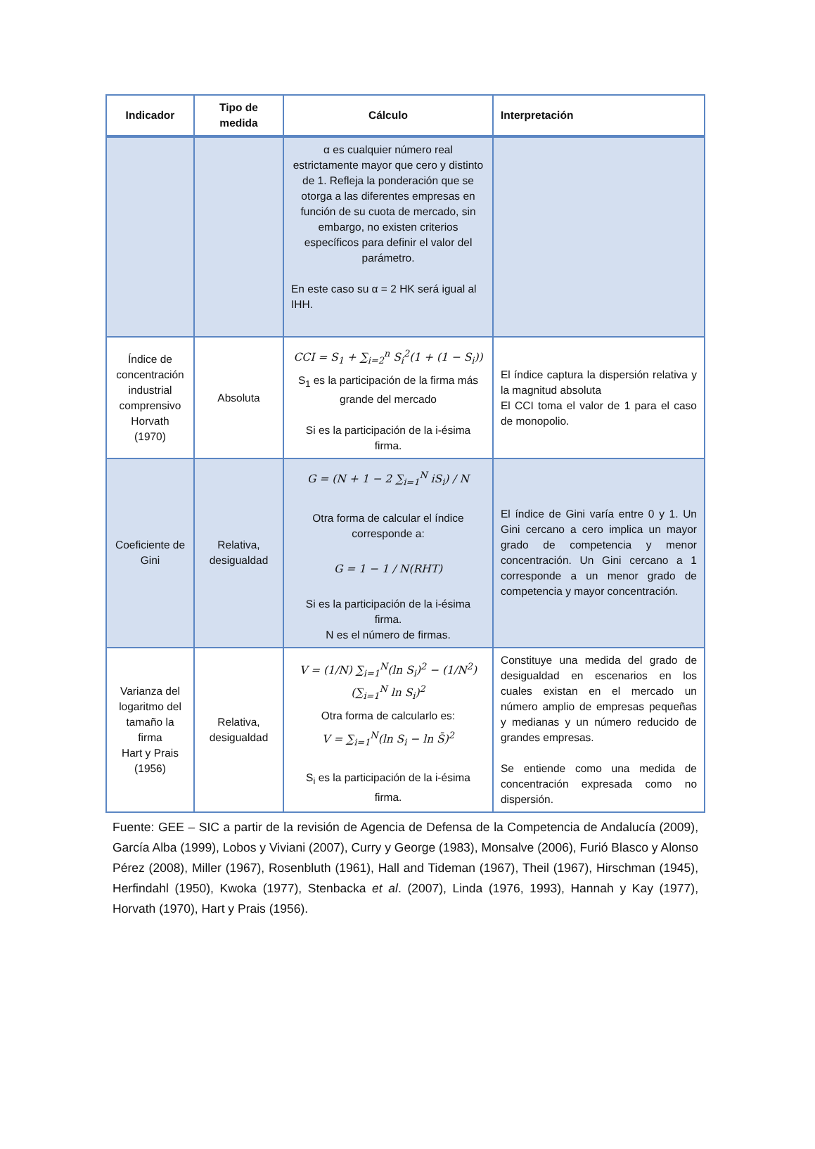| Indicador | Tipo de medida | Cálculo | Interpretación |
| --- | --- | --- | --- |
| | | α es cualquier número real estrictamente mayor que cero y distinto de 1. Refleja la ponderación que se otorga a las diferentes empresas en función de su cuota de mercado, sin embargo, no existen criterios específicos para definir el valor del parámetro. En este caso su α = 2 HK será igual al IHH. | |
| Índice de concentración industrial comprensivo Horvath (1970) | Absoluta | CCI = S<sub>1</sub> + ∑<sub>i=2</sub><sup>n</sup> S<sub>i</sub><sup>2</sup>(1 + (1 − S<sub>i</sub>)) S<sub>1</sub> es la participación de la firma más grande del mercado Si es la participación de la i-ésima firma. | El índice captura la dispersión relativa y la magnitud absoluta El CCI toma el valor de 1 para el caso de monopolio. |
| Coeficiente de Gini | Relativa, desigualdad | G = (N + 1 − 2 ∑<sub>i=1</sub><sup>N</sup> iS<sub>i</sub>) / N Otra forma de calcular el índice corresponde a: G = 1 − 1 / N(RHT) Si es la participación de la i-ésima firma. N es el número de firmas. | El índice de Gini varía entre 0 y 1. Un Gini cercano a cero implica un mayor grado de competencia y menor concentración. Un Gini cercano a 1 corresponde a un menor grado de competencia y mayor concentración. |
| Varianza del logaritmo del tamaño la firma Hart y Prais (1956) | Relativa, desigualdad | V = (1/N) ∑<sub>i=1</sub><sup>N</sup>(ln S<sub>i</sub>)<sup>2</sup> − (1/N<sup>2</sup>)(∑<sub>i=1</sub><sup>N</sup> ln S<sub>i</sub>)<sup>2</sup> Otra forma de calcularlo es: V = ∑<sub>i=1</sub><sup>N</sup>(ln S<sub>i</sub> − ln S̄)<sup>2</sup> S<sub>i</sub> es la participación de la i-ésima firma. | Constituye una medida del grado de desigualdad en escenarios en los cuales existan en el mercado un número amplio de empresas pequeñas y medianas y un número reducido de grandes empresas. Se entiende como una medida de concentración expresada como no dispersión. |
Fuente: GEE – SIC a partir de la revisión de Agencia de Defensa de la Competencia de Andalucía (2009), García Alba (1999), Lobos y Viviani (2007), Curry y George (1983), Monsalve (2006), Furió Blasco y Alonso Pérez (2008), Miller (1967), Rosenbluth (1961), Hall and Tideman (1967), Theil (1967), Hirschman (1945), Herfindahl (1950), Kwoka (1977), Stenbacka et al. (2007), Linda (1976, 1993), Hannah y Kay (1977), Horvath (1970), Hart y Prais (1956).